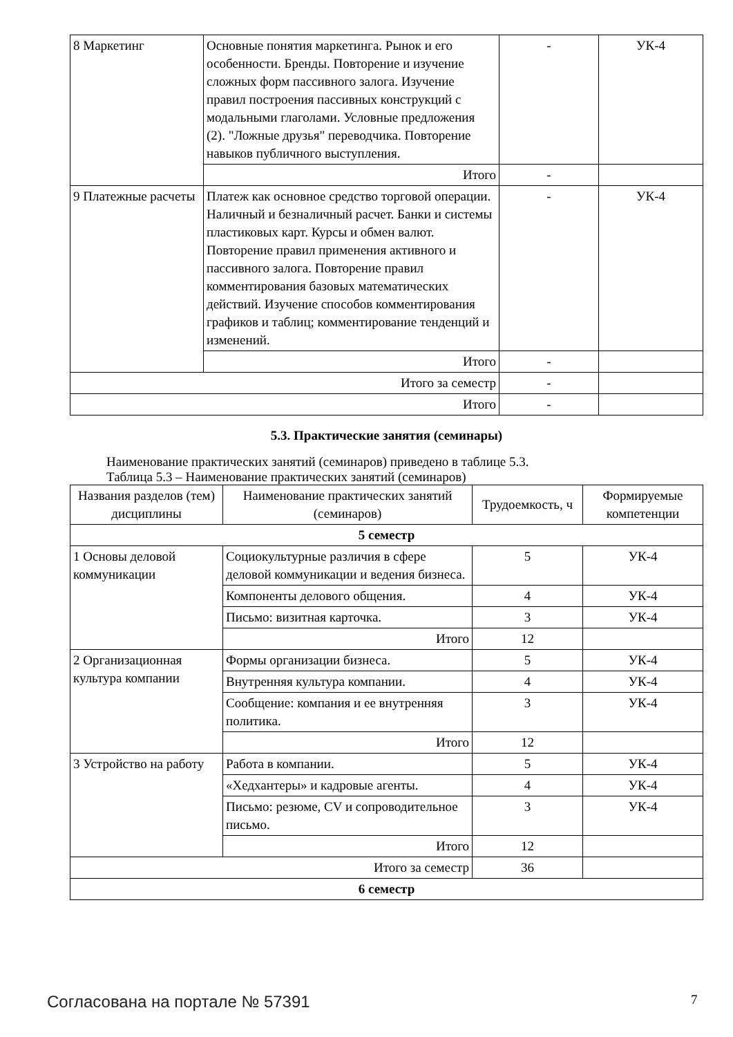| 8 Маркетинг | Основные понятия маркетинга. Рынок и его особенности. Бренды. Повторение и изучение сложных форм пассивного залога. Изучение правил построения пассивных конструкций с модальными глаголами. Условные предложения (2). "Ложные друзья" переводчика. Повторение навыков публичного выступления. | - | УК-4 |
| | Итого | - | |
| 9 Платежные расчеты | Платеж как основное средство торговой операции. Наличный и безналичный расчет. Банки и системы пластиковых карт. Курсы и обмен валют. Повторение правил применения активного и пассивного залога. Повторение правил комментирования базовых математических действий. Изучение способов комментирования графиков и таблиц; комментирование тенденций и изменений. | - | УК-4 |
| | Итого | - | |
| Итого за семестр | | - | |
| Итого | | - | |
5.3. Практические занятия (семинары)
Наименование практических занятий (семинаров) приведено в таблице 5.3.
Таблица 5.3 – Наименование практических занятий (семинаров)
| Названия разделов (тем) дисциплины | Наименование практических занятий (семинаров) | Трудоемкость, ч | Формируемые компетенции |
| --- | --- | --- | --- |
| 5 семестр | | | |
| 1 Основы деловой коммуникации | Социокультурные различия в сфере деловой коммуникации и ведения бизнеса. | 5 | УК-4 |
| | Компоненты делового общения. | 4 | УК-4 |
| | Письмо: визитная карточка. | 3 | УК-4 |
| | Итого | 12 | |
| 2 Организационная культура компании | Формы организации бизнеса. | 5 | УК-4 |
| | Внутренняя культура компании. | 4 | УК-4 |
| | Сообщение: компания и ее внутренняя политика. | 3 | УК-4 |
| | Итого | 12 | |
| 3 Устройство на работу | Работа в компании. | 5 | УК-4 |
| | «Хедхантеры» и кадровые агенты. | 4 | УК-4 |
| | Письмо: резюме, CV и сопроводительное письмо. | 3 | УК-4 |
| | Итого | 12 | |
| Итого за семестр | | 36 | |
| 6 семестр | | | |
Согласована на портале № 57391 7